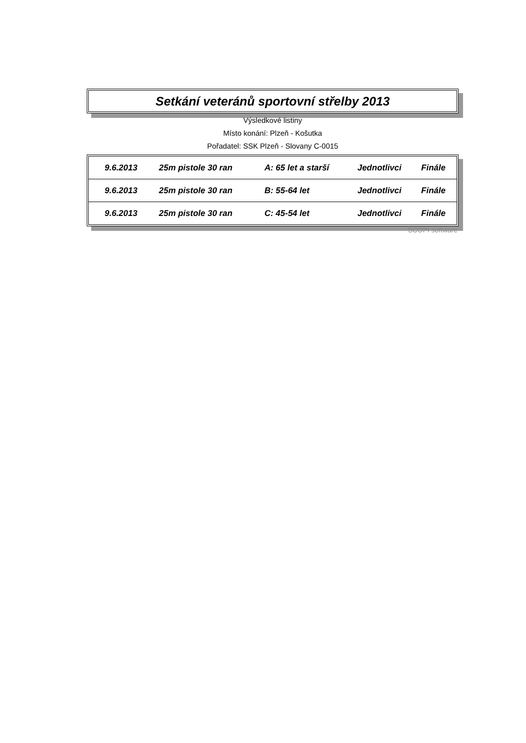Setkání veteránů sportovní střelby 2013
Výsledkové listiny
Místo konání: Plzeň - Košutka
Pořadatel: SSK Plzeň - Slovany C-0015
| 9.6.2013 | 25m pistole 30 ran | A: 65 let a starší | Jednotlivci | Finále |
| 9.6.2013 | 25m pistole 30 ran | B: 55-64 let | Jednotlivci | Finále |
| 9.6.2013 | 25m pistole 30 ran | C: 45-54 let | Jednotlivci | Finále |
SCOPI software